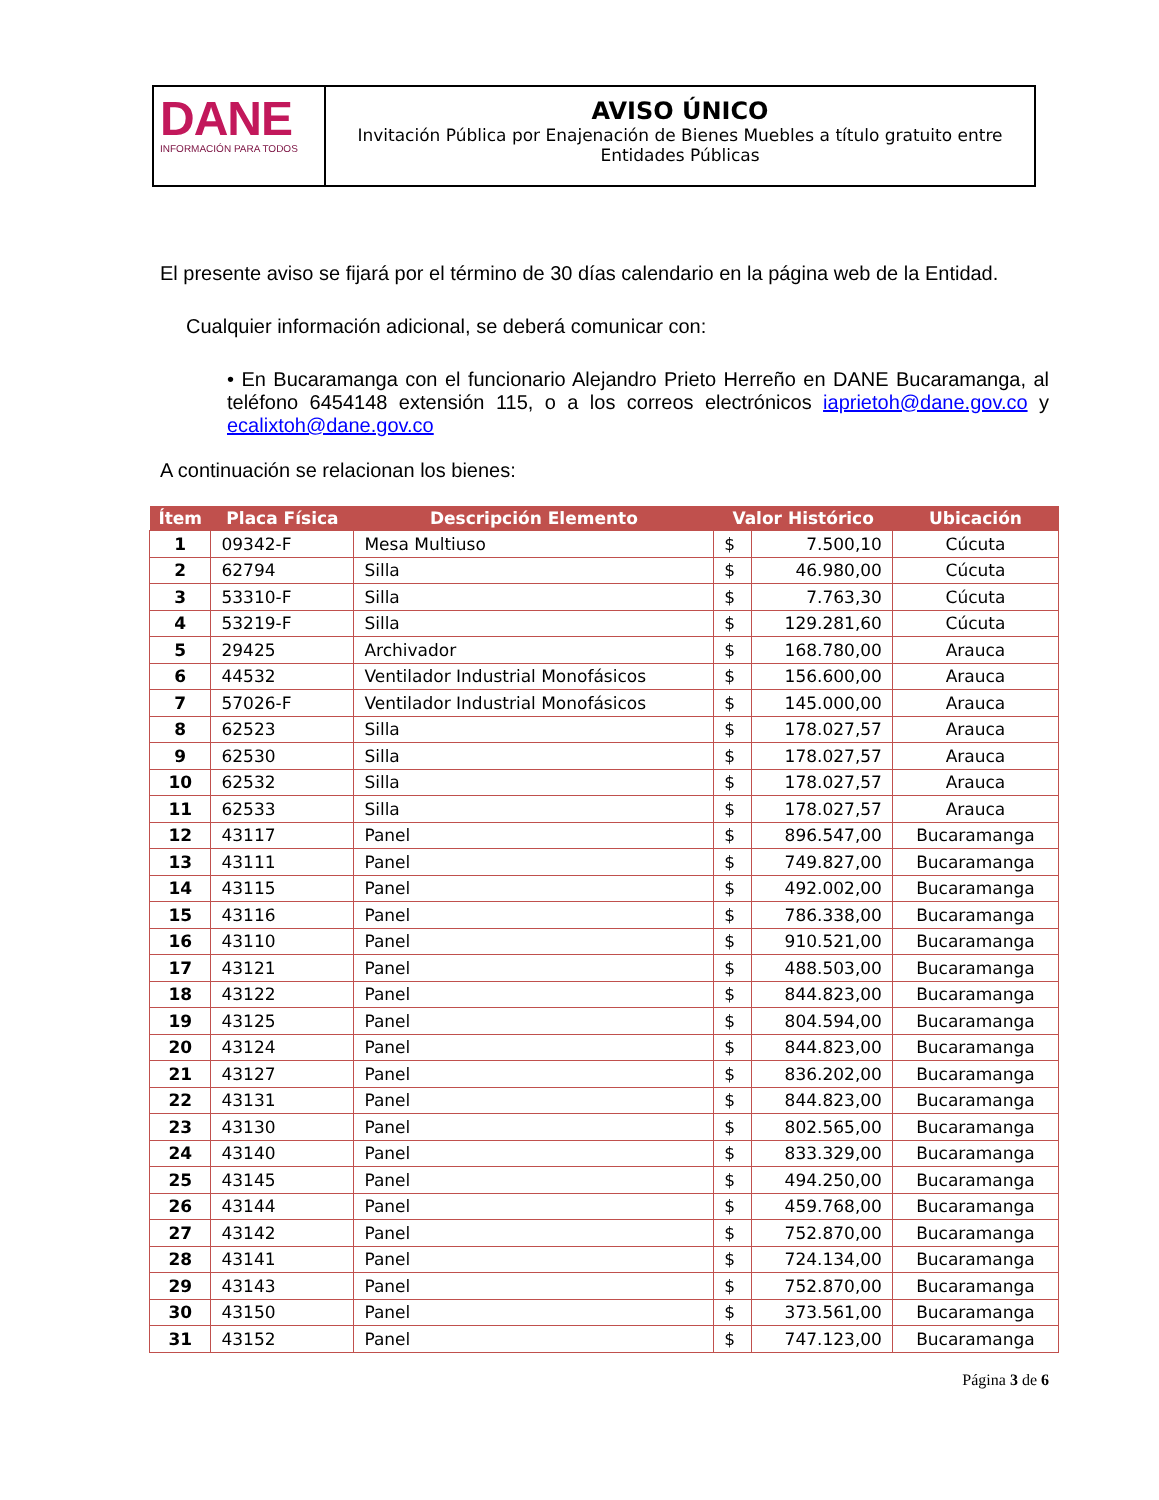DANE
INFORMACIÓN PARA TODOS
AVISO ÚNICO
Invitación Pública por Enajenación de Bienes Muebles a título gratuito entre Entidades Públicas
El presente aviso se fijará por el término de 30 días calendario en la página web de la Entidad.
Cualquier información adicional, se deberá comunicar con:
• En Bucaramanga con el funcionario Alejandro Prieto Herreño en DANE Bucaramanga, al teléfono 6454148 extensión 115, o a los correos electrónicos iaprietoh@dane.gov.co y ecalixtoh@dane.gov.co
A continuación se relacionan los bienes:
| Ítem | Placa Física | Descripción Elemento | Valor Histórico | | Ubicación |
| --- | --- | --- | --- | --- | --- |
| 1 | 09342-F | Mesa Multiuso | $ | 7.500,10 | Cúcuta |
| 2 | 62794 | Silla | $ | 46.980,00 | Cúcuta |
| 3 | 53310-F | Silla | $ | 7.763,30 | Cúcuta |
| 4 | 53219-F | Silla | $ | 129.281,60 | Cúcuta |
| 5 | 29425 | Archivador | $ | 168.780,00 | Arauca |
| 6 | 44532 | Ventilador Industrial Monofásicos | $ | 156.600,00 | Arauca |
| 7 | 57026-F | Ventilador Industrial Monofásicos | $ | 145.000,00 | Arauca |
| 8 | 62523 | Silla | $ | 178.027,57 | Arauca |
| 9 | 62530 | Silla | $ | 178.027,57 | Arauca |
| 10 | 62532 | Silla | $ | 178.027,57 | Arauca |
| 11 | 62533 | Silla | $ | 178.027,57 | Arauca |
| 12 | 43117 | Panel | $ | 896.547,00 | Bucaramanga |
| 13 | 43111 | Panel | $ | 749.827,00 | Bucaramanga |
| 14 | 43115 | Panel | $ | 492.002,00 | Bucaramanga |
| 15 | 43116 | Panel | $ | 786.338,00 | Bucaramanga |
| 16 | 43110 | Panel | $ | 910.521,00 | Bucaramanga |
| 17 | 43121 | Panel | $ | 488.503,00 | Bucaramanga |
| 18 | 43122 | Panel | $ | 844.823,00 | Bucaramanga |
| 19 | 43125 | Panel | $ | 804.594,00 | Bucaramanga |
| 20 | 43124 | Panel | $ | 844.823,00 | Bucaramanga |
| 21 | 43127 | Panel | $ | 836.202,00 | Bucaramanga |
| 22 | 43131 | Panel | $ | 844.823,00 | Bucaramanga |
| 23 | 43130 | Panel | $ | 802.565,00 | Bucaramanga |
| 24 | 43140 | Panel | $ | 833.329,00 | Bucaramanga |
| 25 | 43145 | Panel | $ | 494.250,00 | Bucaramanga |
| 26 | 43144 | Panel | $ | 459.768,00 | Bucaramanga |
| 27 | 43142 | Panel | $ | 752.870,00 | Bucaramanga |
| 28 | 43141 | Panel | $ | 724.134,00 | Bucaramanga |
| 29 | 43143 | Panel | $ | 752.870,00 | Bucaramanga |
| 30 | 43150 | Panel | $ | 373.561,00 | Bucaramanga |
| 31 | 43152 | Panel | $ | 747.123,00 | Bucaramanga |
Página 3 de 6